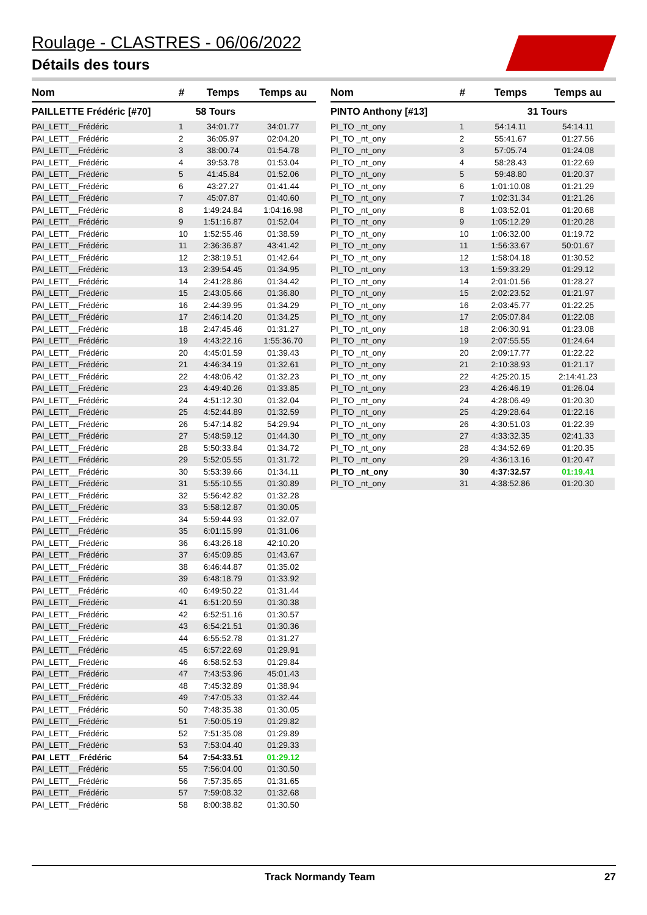Roulage - CLASTRES - 06/06/2022
Détails des tours
| Nom | # | Temps | Temps au |
| --- | --- | --- | --- |
| PAILLETTE Frédéric [#70] | | 58 Tours | |
| PAI_LETT__Frédéric | 1 | 34:01.77 | 34:01.77 |
| PAI_LETT__Frédéric | 2 | 36:05.97 | 02:04.20 |
| PAI_LETT__Frédéric | 3 | 38:00.74 | 01:54.78 |
| PAI_LETT__Frédéric | 4 | 39:53.78 | 01:53.04 |
| PAI_LETT__Frédéric | 5 | 41:45.84 | 01:52.06 |
| PAI_LETT__Frédéric | 6 | 43:27.27 | 01:41.44 |
| PAI_LETT__Frédéric | 7 | 45:07.87 | 01:40.60 |
| PAI_LETT__Frédéric | 8 | 1:49:24.84 | 1:04:16.98 |
| PAI_LETT__Frédéric | 9 | 1:51:16.87 | 01:52.04 |
| PAI_LETT__Frédéric | 10 | 1:52:55.46 | 01:38.59 |
| PAI_LETT__Frédéric | 11 | 2:36:36.87 | 43:41.42 |
| PAI_LETT__Frédéric | 12 | 2:38:19.51 | 01:42.64 |
| PAI_LETT__Frédéric | 13 | 2:39:54.45 | 01:34.95 |
| PAI_LETT__Frédéric | 14 | 2:41:28.86 | 01:34.42 |
| PAI_LETT__Frédéric | 15 | 2:43:05.66 | 01:36.80 |
| PAI_LETT__Frédéric | 16 | 2:44:39.95 | 01:34.29 |
| PAI_LETT__Frédéric | 17 | 2:46:14.20 | 01:34.25 |
| PAI_LETT__Frédéric | 18 | 2:47:45.46 | 01:31.27 |
| PAI_LETT__Frédéric | 19 | 4:43:22.16 | 1:55:36.70 |
| PAI_LETT__Frédéric | 20 | 4:45:01.59 | 01:39.43 |
| PAI_LETT__Frédéric | 21 | 4:46:34.19 | 01:32.61 |
| PAI_LETT__Frédéric | 22 | 4:48:06.42 | 01:32.23 |
| PAI_LETT__Frédéric | 23 | 4:49:40.26 | 01:33.85 |
| PAI_LETT__Frédéric | 24 | 4:51:12.30 | 01:32.04 |
| PAI_LETT__Frédéric | 25 | 4:52:44.89 | 01:32.59 |
| PAI_LETT__Frédéric | 26 | 5:47:14.82 | 54:29.94 |
| PAI_LETT__Frédéric | 27 | 5:48:59.12 | 01:44.30 |
| PAI_LETT__Frédéric | 28 | 5:50:33.84 | 01:34.72 |
| PAI_LETT__Frédéric | 29 | 5:52:05.55 | 01:31.72 |
| PAI_LETT__Frédéric | 30 | 5:53:39.66 | 01:34.11 |
| PAI_LETT__Frédéric | 31 | 5:55:10.55 | 01:30.89 |
| PAI_LETT__Frédéric | 32 | 5:56:42.82 | 01:32.28 |
| PAI_LETT__Frédéric | 33 | 5:58:12.87 | 01:30.05 |
| PAI_LETT__Frédéric | 34 | 5:59:44.93 | 01:32.07 |
| PAI_LETT__Frédéric | 35 | 6:01:15.99 | 01:31.06 |
| PAI_LETT__Frédéric | 36 | 6:43:26.18 | 42:10.20 |
| PAI_LETT__Frédéric | 37 | 6:45:09.85 | 01:43.67 |
| PAI_LETT__Frédéric | 38 | 6:46:44.87 | 01:35.02 |
| PAI_LETT__Frédéric | 39 | 6:48:18.79 | 01:33.92 |
| PAI_LETT__Frédéric | 40 | 6:49:50.22 | 01:31.44 |
| PAI_LETT__Frédéric | 41 | 6:51:20.59 | 01:30.38 |
| PAI_LETT__Frédéric | 42 | 6:52:51.16 | 01:30.57 |
| PAI_LETT__Frédéric | 43 | 6:54:21.51 | 01:30.36 |
| PAI_LETT__Frédéric | 44 | 6:55:52.78 | 01:31.27 |
| PAI_LETT__Frédéric | 45 | 6:57:22.69 | 01:29.91 |
| PAI_LETT__Frédéric | 46 | 6:58:52.53 | 01:29.84 |
| PAI_LETT__Frédéric | 47 | 7:43:53.96 | 45:01.43 |
| PAI_LETT__Frédéric | 48 | 7:45:32.89 | 01:38.94 |
| PAI_LETT__Frédéric | 49 | 7:47:05.33 | 01:32.44 |
| PAI_LETT__Frédéric | 50 | 7:48:35.38 | 01:30.05 |
| PAI_LETT__Frédéric | 51 | 7:50:05.19 | 01:29.82 |
| PAI_LETT__Frédéric | 52 | 7:51:35.08 | 01:29.89 |
| PAI_LETT__Frédéric | 53 | 7:53:04.40 | 01:29.33 |
| PAI_LETT__Frédéric | 54 | 7:54:33.51 | 01:29.12 |
| PAI_LETT__Frédéric | 55 | 7:56:04.00 | 01:30.50 |
| PAI_LETT__Frédéric | 56 | 7:57:35.65 | 01:31.65 |
| PAI_LETT__Frédéric | 57 | 7:59:08.32 | 01:32.68 |
| PAI_LETT__Frédéric | 58 | 8:00:38.82 | 01:30.50 |
| Nom | # | Temps | Temps au |
| --- | --- | --- | --- |
| PINTO Anthony [#13] | | 31 Tours | |
| PI_TO _nt_ony | 1 | 54:14.11 | 54:14.11 |
| PI_TO _nt_ony | 2 | 55:41.67 | 01:27.56 |
| PI_TO _nt_ony | 3 | 57:05.74 | 01:24.08 |
| PI_TO _nt_ony | 4 | 58:28.43 | 01:22.69 |
| PI_TO _nt_ony | 5 | 59:48.80 | 01:20.37 |
| PI_TO _nt_ony | 6 | 1:01:10.08 | 01:21.29 |
| PI_TO _nt_ony | 7 | 1:02:31.34 | 01:21.26 |
| PI_TO _nt_ony | 8 | 1:03:52.01 | 01:20.68 |
| PI_TO _nt_ony | 9 | 1:05:12.29 | 01:20.28 |
| PI_TO _nt_ony | 10 | 1:06:32.00 | 01:19.72 |
| PI_TO _nt_ony | 11 | 1:56:33.67 | 50:01.67 |
| PI_TO _nt_ony | 12 | 1:58:04.18 | 01:30.52 |
| PI_TO _nt_ony | 13 | 1:59:33.29 | 01:29.12 |
| PI_TO _nt_ony | 14 | 2:01:01.56 | 01:28.27 |
| PI_TO _nt_ony | 15 | 2:02:23.52 | 01:21.97 |
| PI_TO _nt_ony | 16 | 2:03:45.77 | 01:22.25 |
| PI_TO _nt_ony | 17 | 2:05:07.84 | 01:22.08 |
| PI_TO _nt_ony | 18 | 2:06:30.91 | 01:23.08 |
| PI_TO _nt_ony | 19 | 2:07:55.55 | 01:24.64 |
| PI_TO _nt_ony | 20 | 2:09:17.77 | 01:22.22 |
| PI_TO _nt_ony | 21 | 2:10:38.93 | 01:21.17 |
| PI_TO _nt_ony | 22 | 4:25:20.15 | 2:14:41.23 |
| PI_TO _nt_ony | 23 | 4:26:46.19 | 01:26.04 |
| PI_TO _nt_ony | 24 | 4:28:06.49 | 01:20.30 |
| PI_TO _nt_ony | 25 | 4:29:28.64 | 01:22.16 |
| PI_TO _nt_ony | 26 | 4:30:51.03 | 01:22.39 |
| PI_TO _nt_ony | 27 | 4:33:32.35 | 02:41.33 |
| PI_TO _nt_ony | 28 | 4:34:52.69 | 01:20.35 |
| PI_TO _nt_ony | 29 | 4:36:13.16 | 01:20.47 |
| PI_TO _nt_ony | 30 | 4:37:32.57 | 01:19.41 |
| PI_TO _nt_ony | 31 | 4:38:52.86 | 01:20.30 |
Track Normandy Team 27